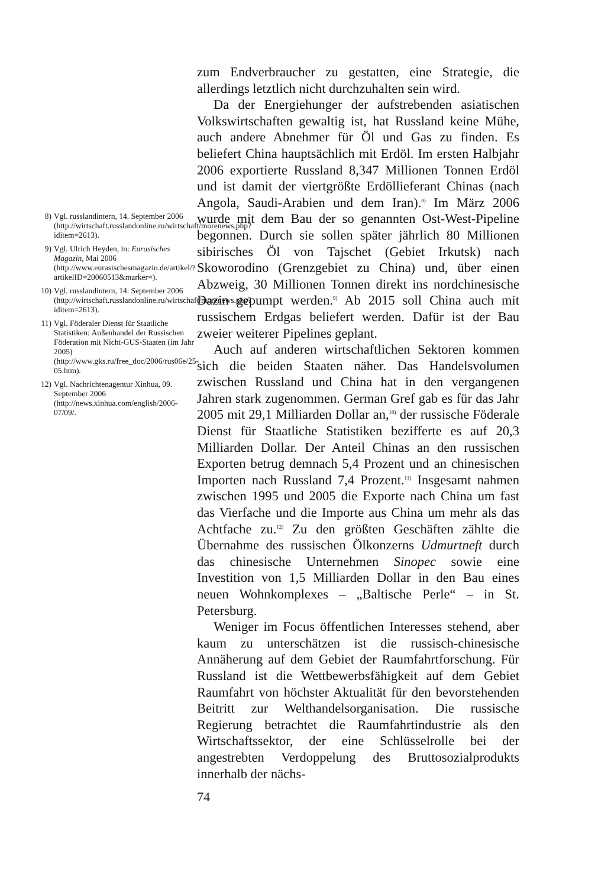8) Vgl. russlandintern, 14. September 2006 (http://wirtschaft.russlandonline.ru/wirtschaft/morenews.php?iditem=2613).
9) Vgl. Ulrich Heyden, in: Eurasisches Magazin, Mai 2006 (http://www.eurasischesmagazin.de/artikel/?artikelID=20060513&marker=).
10) Vgl. russlandintern, 14. September 2006 (http://wirtschaft.russlandonline.ru/wirtschaft/morenews.php?iditem=2613).
11) Vgl. Föderaler Dienst für Staatliche Statistiken: Außenhandel der Russischen Föderation mit Nicht-GUS-Staaten (im Jahr 2005) (http://www.gks.ru/free_doc/2006/rus06e/25-05.htm).
12) Vgl. Nachrichtenagentur Xinhua, 09. September 2006 (http://news.xinhua.com/english/2006-07/09/.
zum Endverbraucher zu gestatten, eine Strategie, die allerdings letztlich nicht durchzuhalten sein wird.
Da der Energiehunger der aufstrebenden asiatischen Volkswirtschaften gewaltig ist, hat Russland keine Mühe, auch andere Abnehmer für Öl und Gas zu finden. Es beliefert China hauptsächlich mit Erdöl. Im ersten Halbjahr 2006 exportierte Russland 8,347 Millionen Tonnen Erdöl und ist damit der viertgrößte Erdöllieferant Chinas (nach Angola, Saudi-Arabien und dem Iran).<sup>8)</sup> Im März 2006 wurde mit dem Bau der so genannten Ost-West-Pipeline begonnen. Durch sie sollen später jährlich 80 Millionen sibirisches Öl von Tajschet (Gebiet Irkutsk) nach Skoworodino (Grenzgebiet zu China) und, über einen Abzweig, 30 Millionen Tonnen direkt ins nordchinesische Dazin gepumpt werden.<sup>9)</sup> Ab 2015 soll China auch mit russischem Erdgas beliefert werden. Dafür ist der Bau zweier weiterer Pipelines geplant.
Auch auf anderen wirtschaftlichen Sektoren kommen sich die beiden Staaten näher. Das Handelsvolumen zwischen Russland und China hat in den vergangenen Jahren stark zugenommen. German Gref gab es für das Jahr 2005 mit 29,1 Milliarden Dollar an,<sup>10)</sup> der russische Föderale Dienst für Staatliche Statistiken bezifferte es auf 20,3 Milliarden Dollar. Der Anteil Chinas an den russischen Exporten betrug demnach 5,4 Prozent und an chinesischen Importen nach Russland 7,4 Prozent.<sup>11)</sup> Insgesamt nahmen zwischen 1995 und 2005 die Exporte nach China um fast das Vierfache und die Importe aus China um mehr als das Achtfache zu.<sup>12)</sup> Zu den größten Geschäften zählte die Übernahme des russischen Ölkonzerns Udmurtneft durch das chinesische Unternehmen Sinopec sowie eine Investition von 1,5 Milliarden Dollar in den Bau eines neuen Wohnkomplexes – „Baltische Perle“ – in St. Petersburg.
Weniger im Focus öffentlichen Interesses stehend, aber kaum zu unterschätzen ist die russisch-chinesische Annäherung auf dem Gebiet der Raumfahrtforschung. Für Russland ist die Wettbewerbsfähigkeit auf dem Gebiet Raumfahrt von höchster Aktualität für den bevorstehenden Beitritt zur Welthandelsorganisation. Die russische Regierung betrachtet die Raumfahrtindustrie als den Wirtschaftssektor, der eine Schlüsselrolle bei der angestrebten Verdoppelung des Bruttosozialprodukts innerhalb der nächs-
74